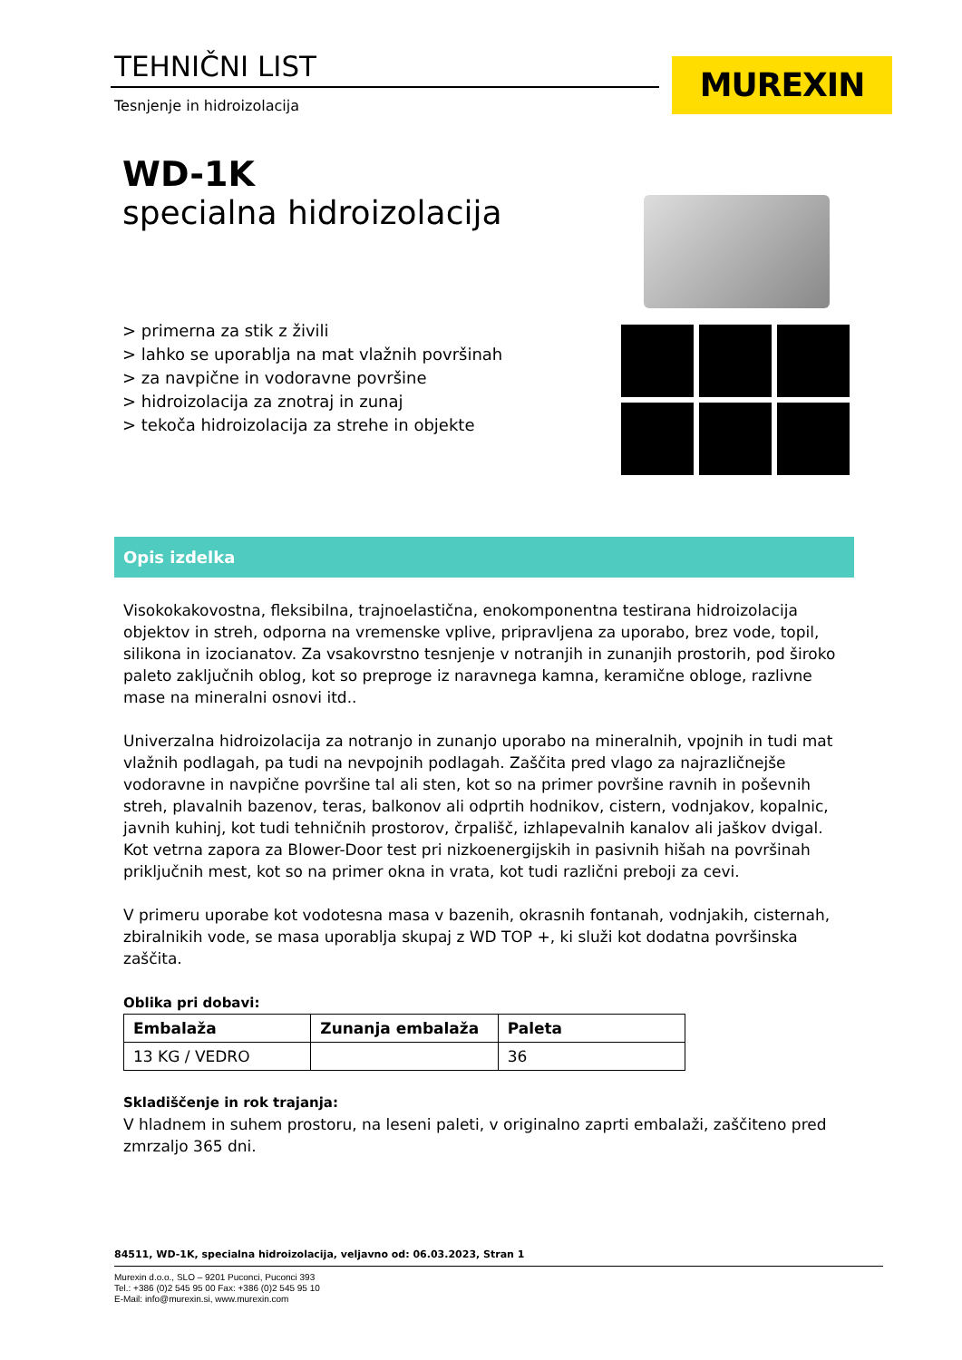TEHNIČNI LIST
Tesnjenje in hidroizolacija
MUREXIN
WD-1K
specialna hidroizolacija
> primerna za stik z živili
> lahko se uporablja na mat vlažnih površinah
> za navpične in vodoravne površine
> hidroizolacija za znotraj in zunaj
> tekoča hidroizolacija za strehe in objekte
Opis izdelka
Visokokakovostna, fleksibilna, trajnoelastična, enokomponentna testirana hidroizolacija objektov in streh, odporna na vremenske vplive, pripravljena za uporabo, brez vode, topil, silikona in izocianatov. Za vsakovrstno tesnjenje v notranjih in zunanjih prostorih, pod široko paleto zaključnih oblog, kot so preproge iz naravnega kamna, keramične obloge, razlivne mase na mineralni osnovi itd..
Univerzalna hidroizolacija za notranjo in zunanjo uporabo na mineralnih, vpojnih in tudi mat vlažnih podlagah, pa tudi na nevpojnih podlagah. Zaščita pred vlago za najrazličnejše vodoravne in navpične površine tal ali sten, kot so na primer površine ravnih in poševnih streh, plavalnih bazenov, teras, balkonov ali odprtih hodnikov, cistern, vodnjakov, kopalnic, javnih kuhinj, kot tudi tehničnih prostorov, črpališč, izhlapevalnih kanalov ali jaškov dvigal. Kot vetrna zapora za Blower-Door test pri nizkoenergijskih in pasivnih hišah na površinah priključnih mest, kot so na primer okna in vrata, kot tudi različni preboji za cevi.
V primeru uporabe kot vodotesna masa v bazenih, okrasnih fontanah, vodnjakih, cisternah, zbiralnikih vode, se masa uporablja skupaj z WD TOP +, ki služi kot dodatna površinska zaščita.
Oblika pri dobavi:
| Embalaža | Zunanja embalaža | Paleta |
| --- | --- | --- |
| 13 KG / VEDRO | | 36 |
Skladiščenje in rok trajanja:
V hladnem in suhem prostoru, na leseni paleti, v originalno zaprti embalaži, zaščiteno pred zmrzaljo 365 dni.
84511, WD-1K, specialna hidroizolacija, veljavno od: 06.03.2023, Stran 1
Murexin d.o.o., SLO – 9201 Puconci, Puconci 393
Tel.: +386 (0)2 545 95 00 Fax: +386 (0)2 545 95 10
E-Mail: info@murexin.si, www.murexin.com